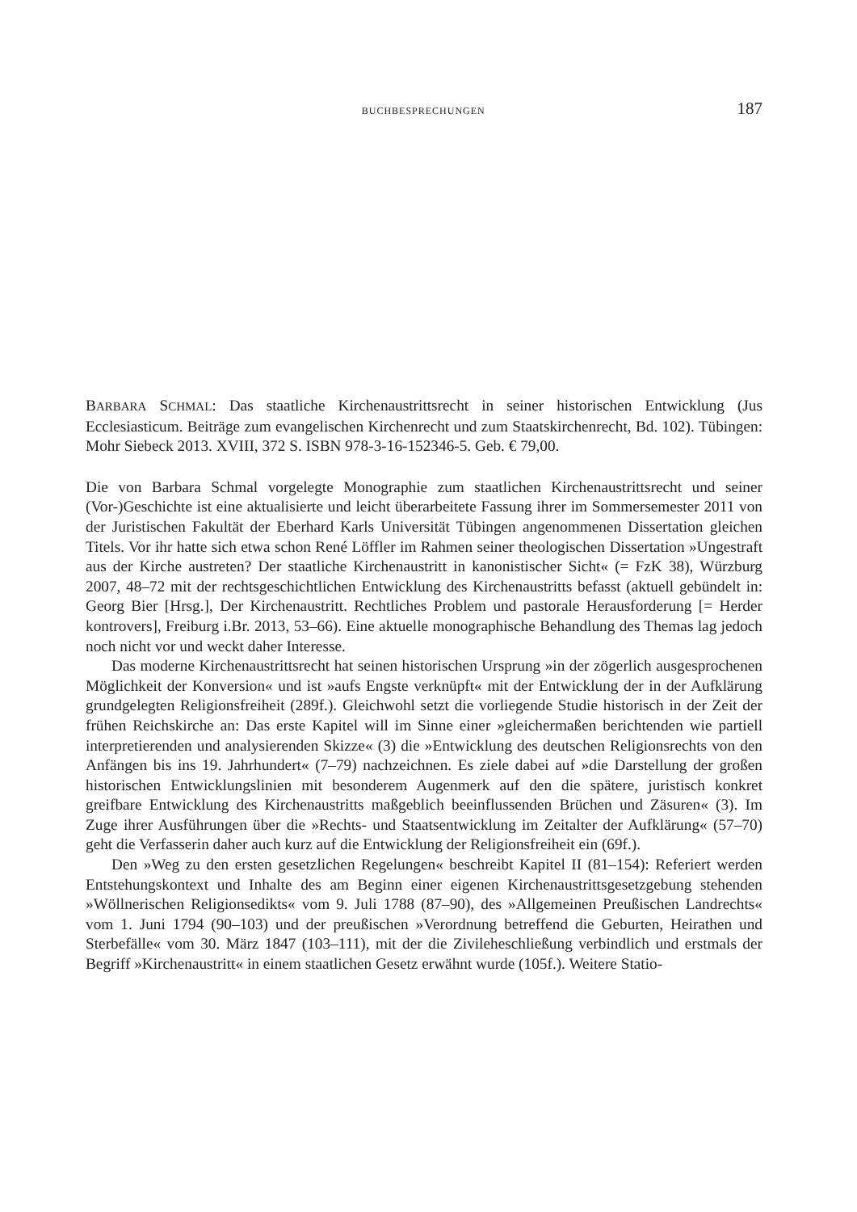BUCHBESPRECHUNGEN 187
BARBARA SCHMAL: Das staatliche Kirchenaustrittsrecht in seiner historischen Entwicklung (Jus Ecclesiasticum. Beiträge zum evangelischen Kirchenrecht und zum Staatskirchenrecht, Bd. 102). Tübingen: Mohr Siebeck 2013. XVIII, 372 S. ISBN 978-3-16-152346-5. Geb. € 79,00.
Die von Barbara Schmal vorgelegte Monographie zum staatlichen Kirchenaustrittsrecht und seiner (Vor-)Geschichte ist eine aktualisierte und leicht überarbeitete Fassung ihrer im Sommersemester 2011 von der Juristischen Fakultät der Eberhard Karls Universität Tübingen angenommenen Dissertation gleichen Titels. Vor ihr hatte sich etwa schon René Löffler im Rahmen seiner theologischen Dissertation »Ungestraft aus der Kirche austreten? Der staatliche Kirchenaustritt in kanonistischer Sicht« (= FzK 38), Würzburg 2007, 48–72 mit der rechtsgeschichtlichen Entwicklung des Kirchenaustritts befasst (aktuell gebündelt in: Georg Bier [Hrsg.], Der Kirchenaustritt. Rechtliches Problem und pastorale Herausforderung [= Herder kontrovers], Freiburg i.Br. 2013, 53–66). Eine aktuelle monographische Behandlung des Themas lag jedoch noch nicht vor und weckt daher Interesse.
Das moderne Kirchenaustrittsrecht hat seinen historischen Ursprung »in der zögerlich ausgesprochenen Möglichkeit der Konversion« und ist »aufs Engste verknüpft« mit der Entwicklung der in der Aufklärung grundgelegten Religionsfreiheit (289f.). Gleichwohl setzt die vorliegende Studie historisch in der Zeit der frühen Reichskirche an: Das erste Kapitel will im Sinne einer »gleichermaßen berichtenden wie partiell interpretierenden und analysierenden Skizze« (3) die »Entwicklung des deutschen Religionsrechts von den Anfängen bis ins 19. Jahrhundert« (7–79) nachzeichnen. Es ziele dabei auf »die Darstellung der großen historischen Entwicklungslinien mit besonderem Augenmerk auf den die spätere, juristisch konkret greifbare Entwicklung des Kirchenaustritts maßgeblich beeinflussenden Brüchen und Zäsuren« (3). Im Zuge ihrer Ausführungen über die »Rechts- und Staatsentwicklung im Zeitalter der Aufklärung« (57–70) geht die Verfasserin daher auch kurz auf die Entwicklung der Religionsfreiheit ein (69f.).
Den »Weg zu den ersten gesetzlichen Regelungen« beschreibt Kapitel II (81–154): Referiert werden Entstehungskontext und Inhalte des am Beginn einer eigenen Kirchenaustrittsgesetzgebung stehenden »Wöllnerischen Religionsedikts« vom 9. Juli 1788 (87–90), des »Allgemeinen Preußischen Landrechts« vom 1. Juni 1794 (90–103) und der preußischen »Verordnung betreffend die Geburten, Heirathen und Sterbefälle« vom 30. März 1847 (103–111), mit der die Zivileheschließung verbindlich und erstmals der Begriff »Kirchenaustritt« in einem staatlichen Gesetz erwähnt wurde (105f.). Weitere Statio-